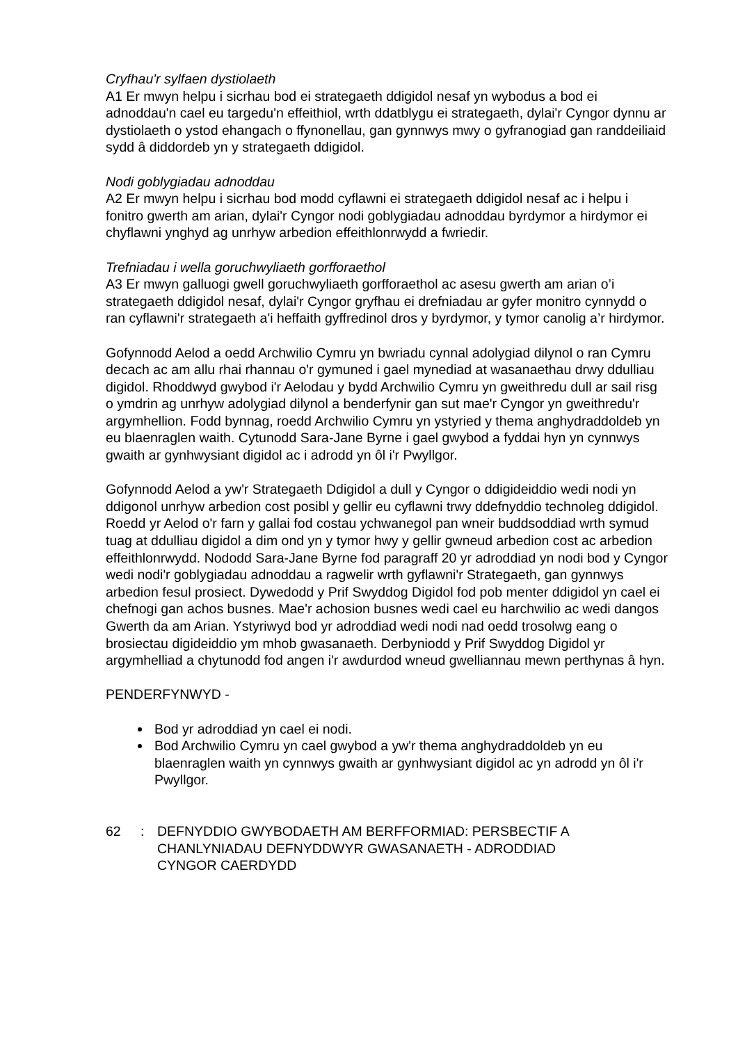Cryfhau'r sylfaen dystiolaeth
A1 Er mwyn helpu i sicrhau bod ei strategaeth ddigidol nesaf yn wybodus a bod ei adnoddau'n cael eu targedu'n effeithiol, wrth ddatblygu ei strategaeth, dylai'r Cyngor dynnu ar dystiolaeth o ystod ehangach o ffynonellau, gan gynnwys mwy o gyfranogiad gan randdeiliaid sydd â diddordeb yn y strategaeth ddigidol.
Nodi goblygiadau adnoddau
A2 Er mwyn helpu i sicrhau bod modd cyflawni ei strategaeth ddigidol nesaf ac i helpu i fonitro gwerth am arian, dylai'r Cyngor nodi goblygiadau adnoddau byrdymor a hirdymor ei chyflawni ynghyd ag unrhyw arbedion effeithlonrwydd a fwriedir.
Trefniadau i wella goruchwyliaeth gorfforaethol
A3 Er mwyn galluogi gwell goruchwyliaeth gorfforaethol ac asesu gwerth am arian o’i strategaeth ddigidol nesaf, dylai'r Cyngor gryfhau ei drefniadau ar gyfer monitro cynnydd o ran cyflawni'r strategaeth a'i heffaith gyffredinol dros y byrdymor, y tymor canolig a’r hirdymor.
Gofynnodd Aelod a oedd Archwilio Cymru yn bwriadu cynnal adolygiad dilynol o ran Cymru decach ac am allu rhai rhannau o'r gymuned i gael mynediad at wasanaethau drwy ddulliau digidol. Rhoddwyd gwybod i'r Aelodau y bydd Archwilio Cymru yn gweithredu dull ar sail risg o ymdrin ag unrhyw adolygiad dilynol a benderfynir gan sut mae'r Cyngor yn gweithredu'r argymhellion. Fodd bynnag, roedd Archwilio Cymru yn ystyried y thema anghydraddoldeb yn eu blaenraglen waith. Cytunodd Sara-Jane Byrne i gael gwybod a fyddai hyn yn cynnwys gwaith ar gynhwysiant digidol ac i adrodd yn ôl i'r Pwyllgor.
Gofynnodd Aelod a yw'r Strategaeth Ddigidol a dull y Cyngor o ddigideiddio wedi nodi yn ddigonol unrhyw arbedion cost posibl y gellir eu cyflawni trwy ddefnyddio technoleg ddigidol. Roedd yr Aelod o'r farn y gallai fod costau ychwanegol pan wneir buddsoddiad wrth symud tuag at ddulliau digidol a dim ond yn y tymor hwy y gellir gwneud arbedion cost ac arbedion effeithlonrwydd. Nododd Sara-Jane Byrne fod paragraff 20 yr adroddiad yn nodi bod y Cyngor wedi nodi'r goblygiadau adnoddau a ragwelir wrth gyflawni'r Strategaeth, gan gynnwys arbedion fesul prosiect. Dywedodd y Prif Swyddog Digidol fod pob menter ddigidol yn cael ei chefnogi gan achos busnes. Mae'r achosion busnes wedi cael eu harchwilio ac wedi dangos Gwerth da am Arian. Ystyriwyd bod yr adroddiad wedi nodi nad oedd trosolwg eang o brosiectau digideiddio ym mhob gwasanaeth. Derbyniodd y Prif Swyddog Digidol yr argymhelliad a chytunodd fod angen i'r awdurdod wneud gwelliannau mewn perthynas â hyn.
PENDERFYNWYD -
Bod yr adroddiad yn cael ei nodi.
Bod Archwilio Cymru yn cael gwybod a yw'r thema anghydraddoldeb yn eu blaenraglen waith yn cynnwys gwaith ar gynhwysiant digidol ac yn adrodd yn ôl i'r Pwyllgor.
62: DEFNYDDIO GWYBODAETH AM BERFFORMIAD: PERSBECTIF A CHANLYNIADAU DEFNYDDWYR GWASANAETH - ADRODDIAD CYNGOR CAERDYDD